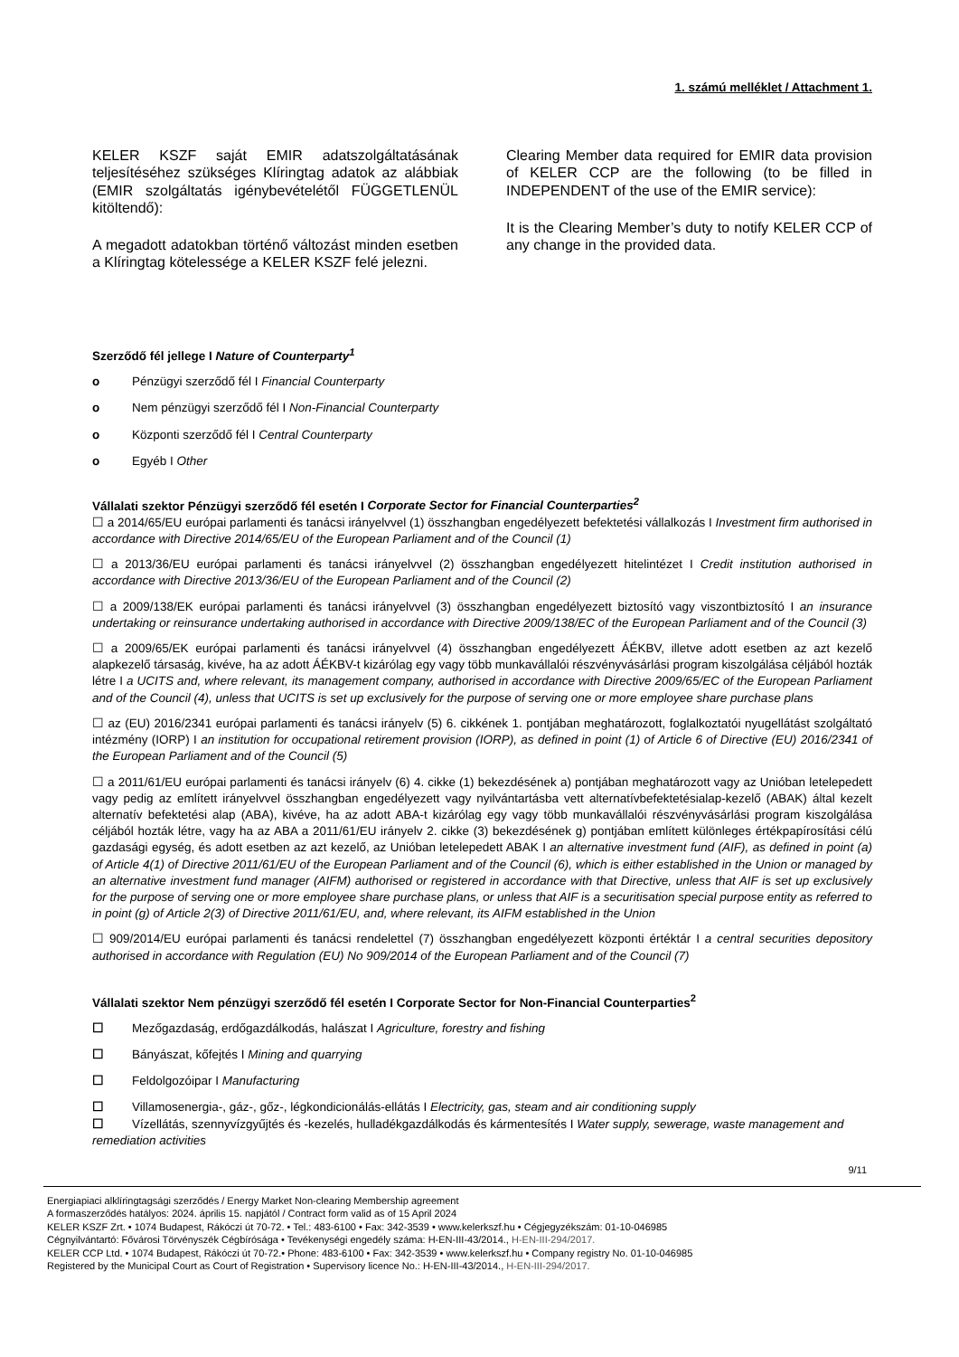1. számú melléklet / Attachment 1.
KELER KSZF saját EMIR adatszolgáltatásának teljesítéséhez szükséges Klíringtag adatok az alábbiak (EMIR szolgáltatás igénybevételétől FÜGGETLENÜL kitöltendő):
A megadott adatokban történő változást minden esetben a Klíringtag kötelessége a KELER KSZF felé jelezni.
Clearing Member data required for EMIR data provision of KELER CCP are the following (to be filled in INDEPENDENT of the use of the EMIR service):
It is the Clearing Member’s duty to notify KELER CCP of any change in the provided data.
Szerződő fél jellege I Nature of Counterparty<sup>1</sup>
o Pénzügyi szerződő fél I Financial Counterparty
o Nem pénzügyi szerződő fél I Non-Financial Counterparty
o Központi szerződő fél I Central Counterparty
o Egyéb I Other
Vállalati szektor Pénzügyi szerződő fél esetén I Corporate Sector for Financial Counterparties<sup>2</sup>
☐ a 2014/65/EU európai parlamenti és tanácsi irányelvvel (1) összhangban engedélyezett befektetési vállalkozás I Investment firm authorised in accordance with Directive 2014/65/EU of the European Parliament and of the Council (1)
☐ a 2013/36/EU európai parlamenti és tanácsi irányelvvel (2) összhangban engedélyezett hitelintézet I Credit institution authorised in accordance with Directive 2013/36/EU of the European Parliament and of the Council (2)
☐ a 2009/138/EK európai parlamenti és tanácsi irányelvvel (3) összhangban engedélyezett biztosító vagy viszontbiztosító I an insurance undertaking or reinsurance undertaking authorised in accordance with Directive 2009/138/EC of the European Parliament and of the Council (3)
☐ a 2009/65/EK európai parlamenti és tanácsi irányelvvel (4) összhangban engedélyezett ÁÉKBV, illetve adott esetben az azt kezelő alapkezelő társaság, kivéve, ha az adott ÁÉKBV-t kizárólag egy vagy több munkavállalói részvényvásárlási program kiszolgálása céljából hozták létre I a UCITS and, where relevant, its management company, authorised in accordance with Directive 2009/65/EC of the European Parliament and of the Council (4), unless that UCITS is set up exclusively for the purpose of serving one or more employee share purchase plans
☐ az (EU) 2016/2341 európai parlamenti és tanácsi irányelv (5) 6. cikkének 1. pontjában meghatározott, foglalkoztatói nyugellátást szolgáltató intézmény (IORP) I an institution for occupational retirement provision (IORP), as defined in point (1) of Article 6 of Directive (EU) 2016/2341 of the European Parliament and of the Council (5)
☐ a 2011/61/EU európai parlamenti és tanácsi irányelv (6) 4. cikke (1) bekezdésének a) pontjában meghatározott vagy az Unióban letelepedett vagy pedig az említett irányelvvel összhangban engedélyezett vagy nyilvántartásba vett alternatívbefektetésialap-kezelő (ABAK) által kezelt alternatív befektetési alap (ABA), kivéve, ha az adott ABA-t kizárólag egy vagy több munkavállalói részvényvásárlási program kiszolgálása céljából hozták létre, vagy ha az ABA a 2011/61/EU irányelv 2. cikke (3) bekezdésének g) pontjában említett különleges értékpapírosítási célú gazdasági egység, és adott esetben az azt kezelő, az Unióban letelepedett ABAK I an alternative investment fund (AIF), as defined in point (a) of Article 4(1) of Directive 2011/61/EU of the European Parliament and of the Council (6), which is either established in the Union or managed by an alternative investment fund manager (AIFM) authorised or registered in accordance with that Directive, unless that AIF is set up exclusively for the purpose of serving one or more employee share purchase plans, or unless that AIF is a securitisation special purpose entity as referred to in point (g) of Article 2(3) of Directive 2011/61/EU, and, where relevant, its AIFM established in the Union
☐ 909/2014/EU európai parlamenti és tanácsi rendelettel (7) összhangban engedélyezett központi értéktár I a central securities depository authorised in accordance with Regulation (EU) No 909/2014 of the European Parliament and of the Council (7)
Vállalati szektor Nem pénzügyi szerződő fél esetén I Corporate Sector for Non-Financial Counterparties<sup>2</sup>
☐ Mezőgazdaság, erdőgazdálkodás, halászat I Agriculture, forestry and fishing
☐ Bányászat, kőfejtés I Mining and quarrying
☐ Feldolgozóipar I Manufacturing
☐ Villamosenergia-, gáz-, gőz-, légkondicionálás-ellátás I Electricity, gas, steam and air conditioning supply
☐ Vízellátás, szennyvízgyűjtés és -kezelés, hulladékgazdálkodás és kármentesítés I Water supply, sewerage, waste management and remediation activities
9/11
Energiapiaci alklíringtagsági szerződés / Energy Market Non-clearing Membership agreement
A formaszerződés hatályos: 2024. április 15. napjától / Contract form valid as of 15 April 2024
KELER KSZF Zrt. • 1074 Budapest, Rákóczi út 70-72. • Tel.: 483-6100 • Fax: 342-3539 • www.kelerkszf.hu • Cégjegyzékszám: 01-10-046985
Cégnyilvántartó: Fővárosi Törvényszék Cégbírósága • Tevékenységi engedély száma: H-EN-III-43/2014., H-EN-III-294/2017.
KELER CCP Ltd. • 1074 Budapest, Rákóczi út 70-72.• Phone: 483-6100 • Fax: 342-3539 • www.kelerkszf.hu • Company registry No. 01-10-046985
Registered by the Municipal Court as Court of Registration • Supervisory licence No.: H-EN-III-43/2014., H-EN-III-294/2017.